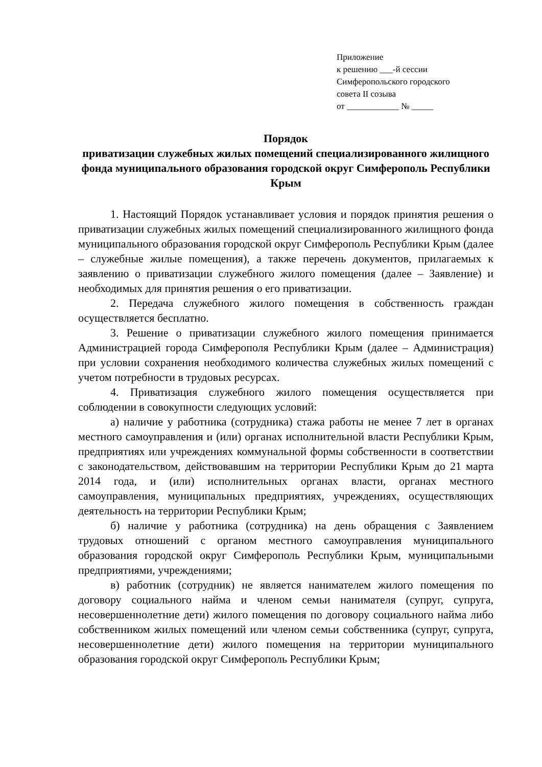Приложение
к решению ___-й сессии
Симферопольского городского
совета II созыва
от ____________ № _____
Порядок
приватизации служебных жилых помещений специализированного жилищного фонда муниципального образования городской округ Симферополь Республики Крым
1. Настоящий Порядок устанавливает условия и порядок принятия решения о приватизации служебных жилых помещений специализированного жилищного фонда муниципального образования городской округ Симферополь Республики Крым (далее – служебные жилые помещения), а также перечень документов, прилагаемых к заявлению о приватизации служебного жилого помещения (далее – Заявление) и необходимых для принятия решения о его приватизации.
2. Передача служебного жилого помещения в собственность граждан осуществляется бесплатно.
3. Решение о приватизации служебного жилого помещения принимается Администрацией города Симферополя Республики Крым (далее – Администрация) при условии сохранения необходимого количества служебных жилых помещений с учетом потребности в трудовых ресурсах.
4. Приватизация служебного жилого помещения осуществляется при соблюдении в совокупности следующих условий:
а) наличие у работника (сотрудника) стажа работы не менее 7 лет в органах местного самоуправления и (или) органах исполнительной власти Республики Крым, предприятиях или учреждениях коммунальной формы собственности в соответствии с законодательством, действовавшим на территории Республики Крым до 21 марта 2014 года, и (или) исполнительных органах власти, органах местного самоуправления, муниципальных предприятиях, учреждениях, осуществляющих деятельность на территории Республики Крым;
б) наличие у работника (сотрудника) на день обращения с Заявлением трудовых отношений с органом местного самоуправления муниципального образования городской округ Симферополь Республики Крым, муниципальными предприятиями, учреждениями;
в) работник (сотрудник) не является нанимателем жилого помещения по договору социального найма и членом семьи нанимателя (супруг, супруга, несовершеннолетние дети) жилого помещения по договору социального найма либо собственником жилых помещений или членом семьи собственника (супруг, супруга, несовершеннолетние дети) жилого помещения на территории муниципального образования городской округ Симферополь Республики Крым;